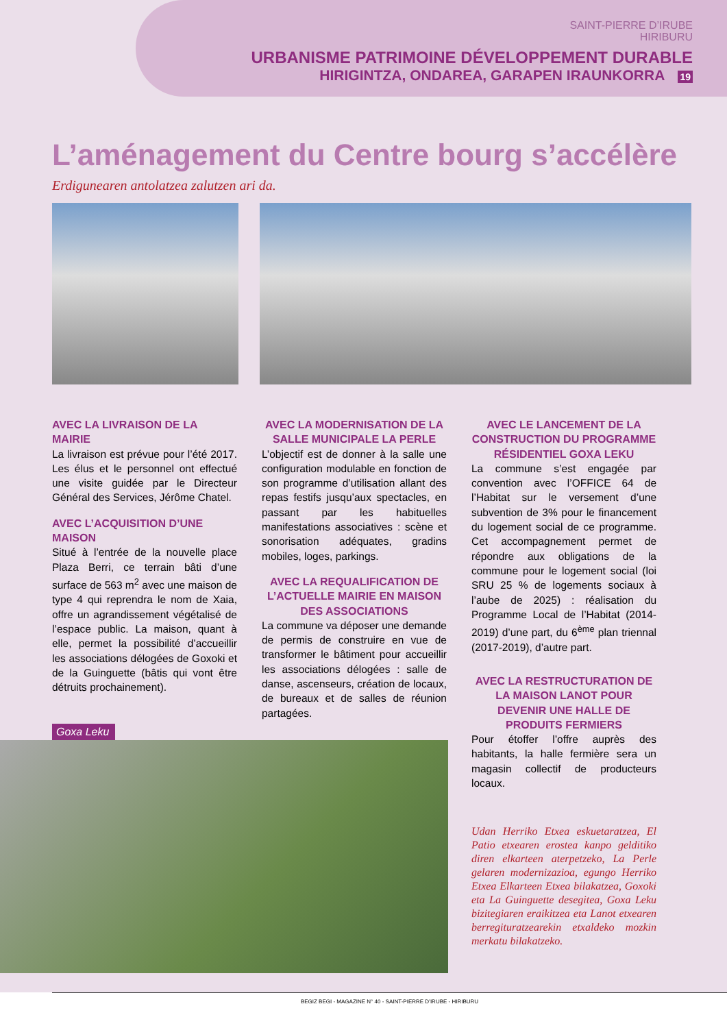SAINT-PIERRE D’IRUBE
HIRIBURU
URBANISME PATRIMOINE DÉVELOPPEMENT DURABLE
HIRIGINTZA, ONDAREA, GARAPEN IRAUNKORRA 19
L’aménagement du Centre bourg s’accélère
Erdigunearen antolatzea zalutzen ari da.
AVEC LA LIVRAISON DE LA MAIRIE
La livraison est prévue pour l’été 2017. Les élus et le personnel ont effectué une visite guidée par le Directeur Général des Services, Jérôme Chatel.
AVEC L’ACQUISITION D’UNE MAISON
Situé à l’entrée de la nouvelle place Plaza Berri, ce terrain bâti d’une surface de 563 m<sup>2</sup> avec une maison de type 4 qui reprendra le nom de Xaia, offre un agrandissement végétalisé de l’espace public. La maison, quant à elle, permet la possibilité d’accueillir les associations délogées de Goxoki et de la Guinguette (bâtis qui vont être détruits prochainement).
AVEC LA MODERNISATION DE LA SALLE MUNICIPALE LA PERLE
L’objectif est de donner à la salle une configuration modulable en fonction de son programme d’utilisation allant des repas festifs jusqu’aux spectacles, en passant par les habituelles manifestations associatives : scène et sonorisation adéquates, gradins mobiles, loges, parkings.
AVEC LA REQUALIFICATION DE L’ACTUELLE MAIRIE EN MAISON DES ASSOCIATIONS
La commune va déposer une demande de permis de construire en vue de transformer le bâtiment pour accueillir les associations délogées : salle de danse, ascenseurs, création de locaux, de bureaux et de salles de réunion partagées.
AVEC LE LANCEMENT DE LA CONSTRUCTION DU PROGRAMME RÉSIDENTIEL GOXA LEKU
La commune s’est engagée par convention avec l’OFFICE 64 de l’Habitat sur le versement d’une subvention de 3% pour le financement du logement social de ce programme. Cet accompagnement permet de répondre aux obligations de la commune pour le logement social (loi SRU 25 % de logements sociaux à l’aube de 2025) : réalisation du Programme Local de l’Habitat (2014-2019) d’une part, du 6<sup>ème</sup> plan triennal (2017-2019), d’autre part.
AVEC LA RESTRUCTURATION DE LA MAISON LANOT POUR DEVENIR UNE HALLE DE PRODUITS FERMIERS
Pour étoffer l’offre auprès des habitants, la halle fermière sera un magasin collectif de producteurs locaux.
Udan Herriko Etxea eskuetaratzea, El Patio etxearen erostea kanpo gelditiko diren elkarteen aterpetzeko, La Perle gelaren modernizazioa, egungo Herriko Etxea Elkarteen Etxea bilakatzea, Goxoki eta La Guinguette desegitea, Goxa Leku bizitegiaren eraikitzea eta Lanot etxearen berregituratzearekin etxaldeko mozkin merkatu bilakatzeko.
Goxa Leku
BEGIZ BEGI - MAGAZINE N° 40 - SAINT-PIERRE D’IRUBE - HIRIBURU